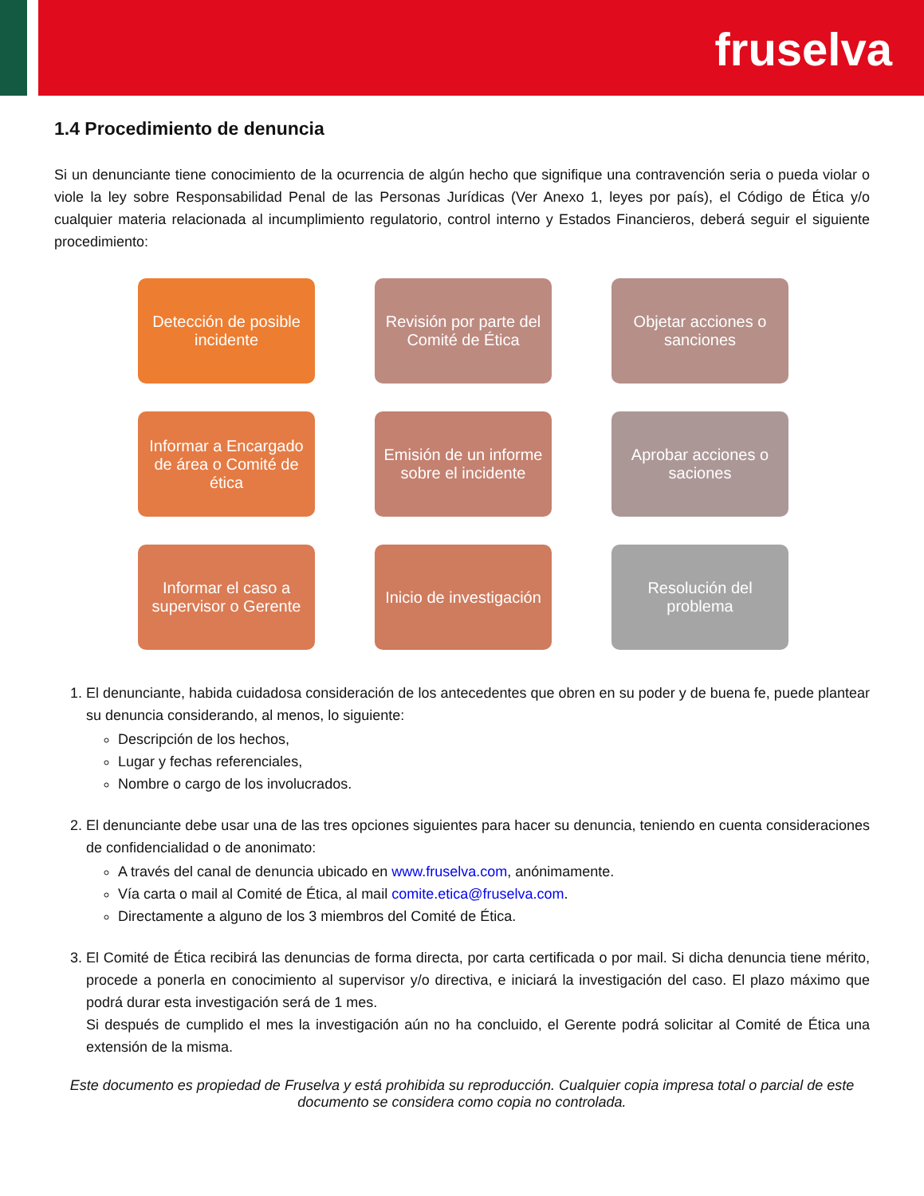fruselva
1.4 Procedimiento de denuncia
Si un denunciante tiene conocimiento de la ocurrencia de algún hecho que signifique una contravención seria o pueda violar o viole la ley sobre Responsabilidad Penal de las Personas Jurídicas (Ver Anexo 1, leyes por país), el Código de Ética y/o cualquier materia relacionada al incumplimiento regulatorio, control interno y Estados Financieros, deberá seguir el siguiente procedimiento:
Detección de posible incidente
Revisión por parte del Comité de Ética
Objetar acciones o sanciones
Informar a Encargado de área o Comité de ética
Emisión de un informe sobre el incidente
Aprobar acciones o saciones
Informar el caso a supervisor o Gerente
Inicio de investigación
Resolución del problema
1. El denunciante, habida cuidadosa consideración de los antecedentes que obren en su poder y de buena fe, puede plantear su denuncia considerando, al menos, lo siguiente:
Descripción de los hechos,
Lugar y fechas referenciales,
Nombre o cargo de los involucrados.
2. El denunciante debe usar una de las tres opciones siguientes para hacer su denuncia, teniendo en cuenta consideraciones de confidencialidad o de anonimato:
A través del canal de denuncia ubicado en www.fruselva.com, anónimamente.
Vía carta o mail al Comité de Ética, al mail comite.etica@fruselva.com.
Directamente a alguno de los 3 miembros del Comité de Ética.
3. El Comité de Ética recibirá las denuncias de forma directa, por carta certificada o por mail. Si dicha denuncia tiene mérito, procede a ponerla en conocimiento al supervisor y/o directiva, e iniciará la investigación del caso. El plazo máximo que podrá durar esta investigación será de 1 mes.
Si después de cumplido el mes la investigación aún no ha concluido, el Gerente podrá solicitar al Comité de Ética una extensión de la misma.
Este documento es propiedad de Fruselva y está prohibida su reproducción. Cualquier copia impresa total o parcial de este documento se considera como copia no controlada.